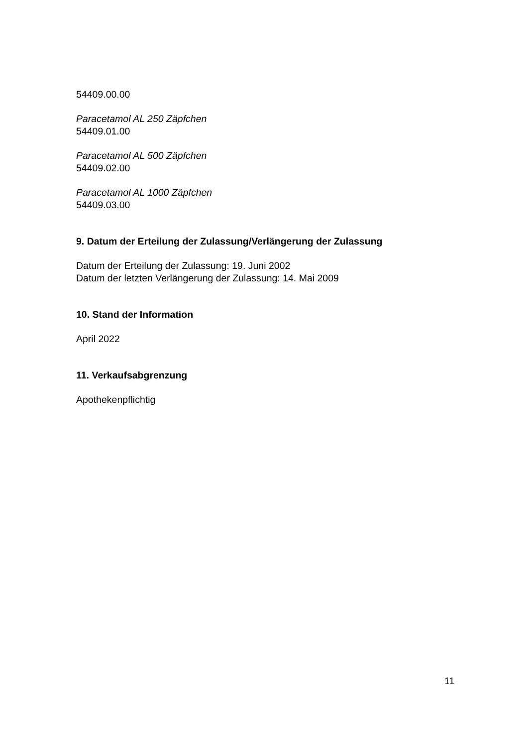54409.00.00
Paracetamol AL 250 Zäpfchen
54409.01.00
Paracetamol AL 500 Zäpfchen
54409.02.00
Paracetamol AL 1000 Zäpfchen
54409.03.00
9. Datum der Erteilung der Zulassung/Verlängerung der Zulassung
Datum der Erteilung der Zulassung: 19. Juni 2002
Datum der letzten Verlängerung der Zulassung: 14. Mai 2009
10. Stand der Information
April 2022
11. Verkaufsabgrenzung
Apothekenpflichtig
11